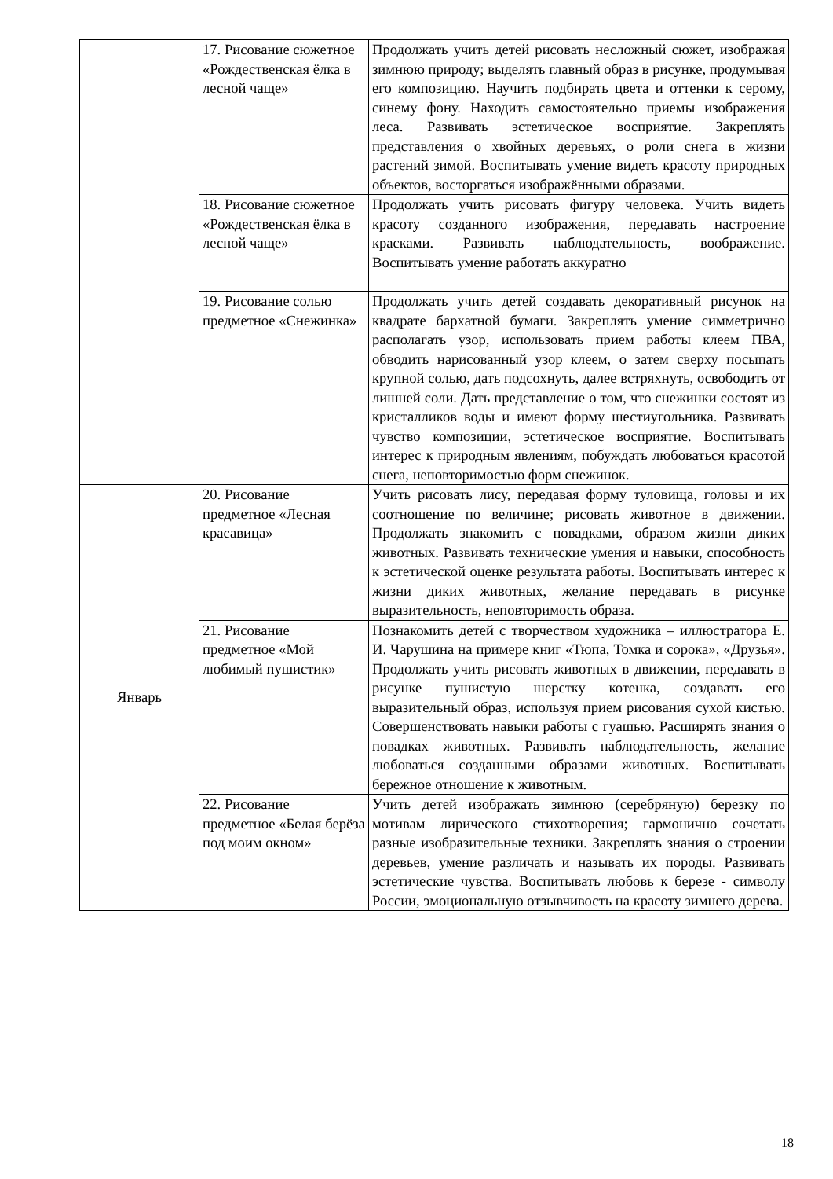| | 17. Рисование сюжетное «Рождественская ёлка в лесной чаще» | Продолжать учить детей рисовать несложный сюжет, изображая зимнюю природу; выделять главный образ в рисунке, продумывая его композицию. Научить подбирать цвета и оттенки к серому, синему фону. Находить самостоятельно приемы изображения леса. Развивать эстетическое восприятие. Закреплять представления о хвойных деревьях, о роли снега в жизни растений зимой. Воспитывать умение видеть красоту природных объектов, восторгаться изображёнными образами. |
| | 18. Рисование сюжетное «Рождественская ёлка в лесной чаще» | Продолжать учить рисовать фигуру человека. Учить видеть красоту созданного изображения, передавать настроение красками. Развивать наблюдательность, воображение. Воспитывать умение работать аккуратно |
| | 19. Рисование солью предметное «Снежинка» | Продолжать учить детей создавать декоративный рисунок на квадрате бархатной бумаги. Закреплять умение симметрично располагать узор, использовать прием работы клеем ПВА, обводить нарисованный узор клеем, о затем сверху посыпать крупной солью, дать подсохнуть, далее встряхнуть, освободить от лишней соли. Дать представление о том, что снежинки состоят из кристалликов воды и имеют форму шестиугольника. Развивать чувство композиции, эстетическое восприятие. Воспитывать интерес к природным явлениям, побуждать любоваться красотой снега, неповторимостью форм снежинок. |
| Январь | 20. Рисование предметное «Лесная красавица» | Учить рисовать лису, передавая форму туловища, головы и их соотношение по величине; рисовать животное в движении. Продолжать знакомить с повадками, образом жизни диких животных. Развивать технические умения и навыки, способность к эстетической оценке результата работы. Воспитывать интерес к жизни диких животных, желание передавать в рисунке выразительность, неповторимость образа. |
| | 21. Рисование предметное «Мой любимый пушистик» | Познакомить детей с творчеством художника – иллюстратора Е. И. Чарушина на примере книг «Тюпа, Томка и сорока», «Друзья». Продолжать учить рисовать животных в движении, передавать в рисунке пушистую шерстку котенка, создавать его выразительный образ, используя прием рисования сухой кистью. Совершенствовать навыки работы с гуашью. Расширять знания о повадках животных. Развивать наблюдательность, желание любоваться созданными образами животных. Воспитывать бережное отношение к животным. |
| | 22. Рисование предметное «Белая берёза под моим окном» | Учить детей изображать зимнюю (серебряную) березку по мотивам лирического стихотворения; гармонично сочетать разные изобразительные техники. Закреплять знания о строении деревьев, умение различать и называть их породы. Развивать эстетические чувства. Воспитывать любовь к березе - символу России, эмоциональную отзывчивость на красоту зимнего дерева. |
18